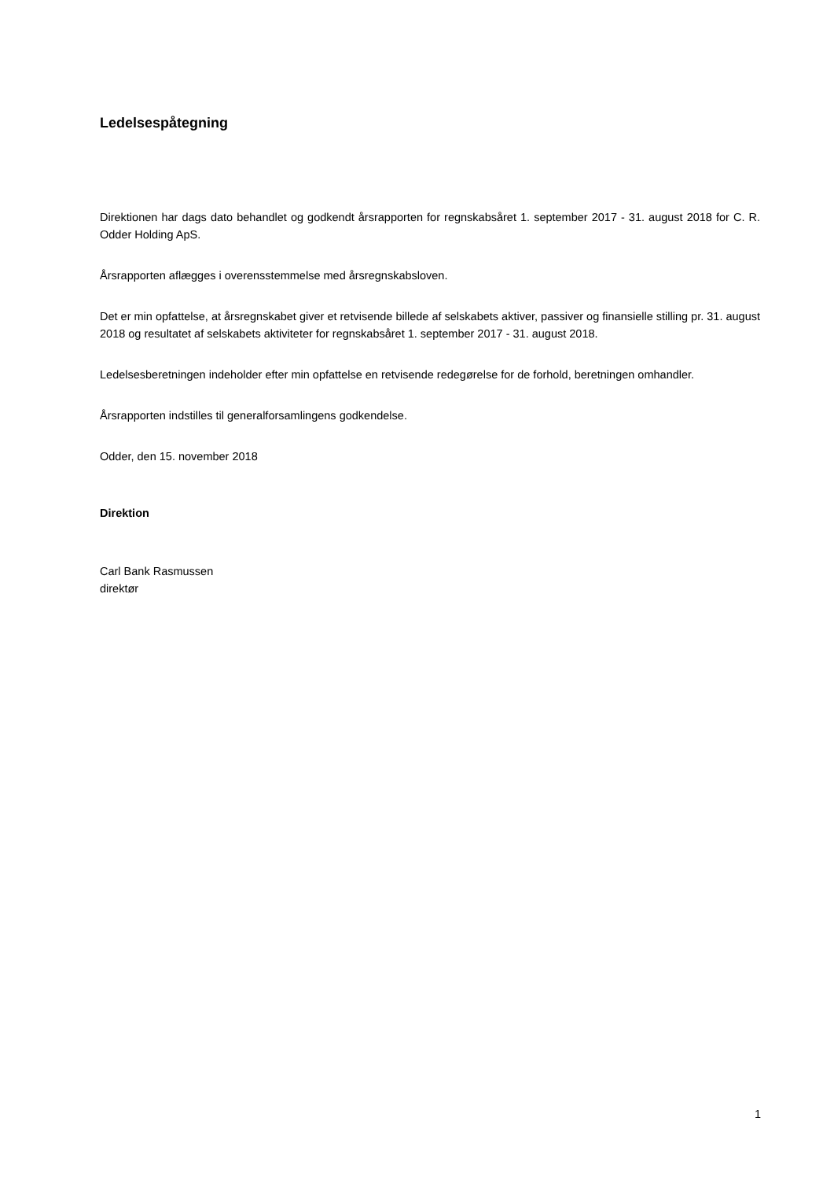Ledelsespåtegning
Direktionen har dags dato behandlet og godkendt årsrapporten for regnskabsåret 1. september 2017 - 31. august 2018 for C. R. Odder Holding ApS.
Årsrapporten aflægges i overensstemmelse med årsregnskabsloven.
Det er min opfattelse, at årsregnskabet giver et retvisende billede af selskabets aktiver, passiver og finansielle stilling pr. 31. august 2018 og resultatet af selskabets aktiviteter for regnskabsåret 1. september 2017 - 31. august 2018.
Ledelsesberetningen indeholder efter min opfattelse en retvisende redegørelse for de forhold, beretningen omhandler.
Årsrapporten indstilles til generalforsamlingens godkendelse.
Odder, den 15. november 2018
Direktion
Carl Bank Rasmussen
direktør
1